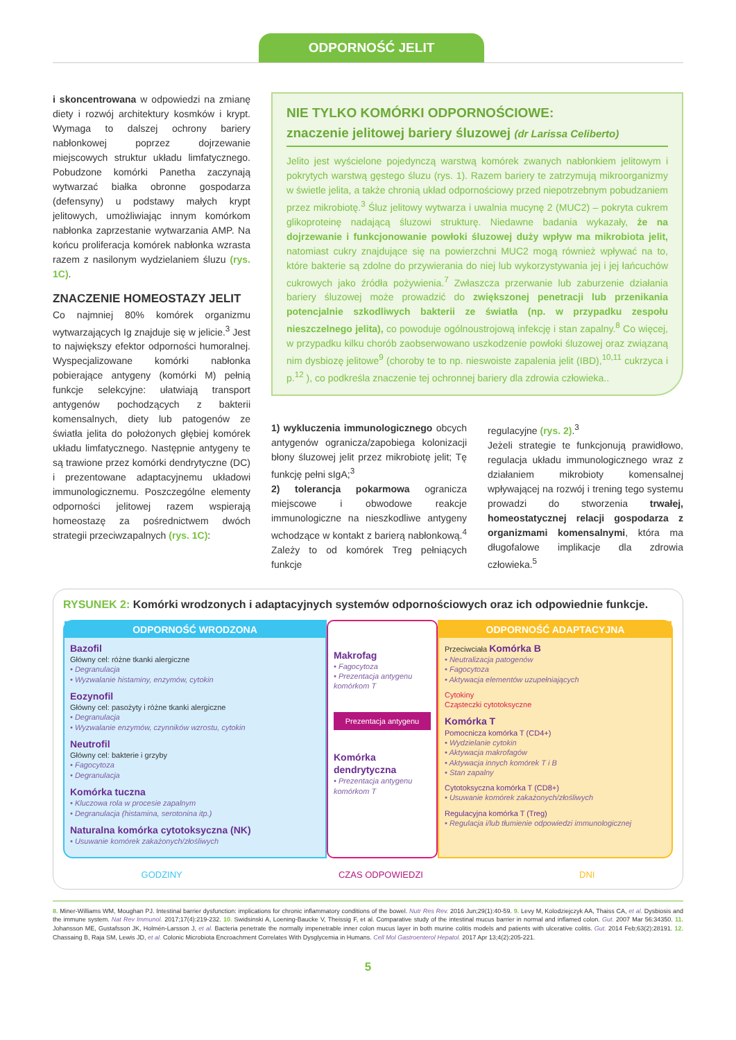ODPORNOŚĆ JELIT
i skoncentrowana w odpowiedzi na zmianę diety i rozwój architektury kosmków i krypt. Wymaga to dalszej ochrony bariery nabłonkowej poprzez dojrzewanie miejscowych struktur układu limfatycznego. Pobudzone komórki Panetha zaczynają wytwarzać białka obronne gospodarza (defensyny) u podstawy małych krypt jelitowych, umożliwiając innym komórkom nabłonka zaprzestanie wytwarzania AMP. Na końcu proliferacja komórek nabłonka wzrasta razem z nasilonym wydzielaniem śluzu (rys. 1C).
ZNACZENIE HOMEOSTAZY JELIT
Co najmniej 80% komórek organizmu wytwarzających Ig znajduje się w jelicie.<sup>3</sup> Jest to największy efektor odporności humoralnej. Wyspecjalizowane komórki nabłonka pobierające antygeny (komórki M) pełnią funkcje selekcyjne: ułatwiają transport antygenów pochodzących z bakterii komensalnych, diety lub patogenów ze światła jelita do położonych głębiej komórek układu limfatycznego. Następnie antygeny te są trawione przez komórki dendrytyczne (DC) i prezentowane adaptacyjnemu układowi immunologicznemu. Poszczególne elementy odporności jelitowej razem wspierają homeostazę za pośrednictwem dwóch strategii przeciwzapalnych (rys. 1C):
NIE TYLKO KOMÓRKI ODPORNOŚCIOWE:
znaczenie jelitowej bariery śluzowej (dr Larissa Celiberto)
Jelito jest wyścielone pojedynczą warstwą komórek zwanych nabłonkiem jelitowym i pokrytych warstwą gęstego śluzu (rys. 1). Razem bariery te zatrzymują mikroorganizmy w świetle jelita, a także chronią układ odpornościowy przed niepotrzebnym pobudzaniem przez mikrobiotę.<sup>3</sup> Śluz jelitowy wytwarza i uwalnia mucynę 2 (MUC2) – pokryta cukrem glikoproteinę nadającą śluzowi strukturę. Niedawne badania wykazały, że na dojrzewanie i funkcjonowanie powłoki śluzowej duży wpływ ma mikrobiota jelit, natomiast cukry znajdujące się na powierzchni MUC2 mogą również wpływać na to, które bakterie są zdolne do przywierania do niej lub wykorzystywania jej i jej łańcuchów cukrowych jako źródła pożywienia.<sup>7</sup> Zwłaszcza przerwanie lub zaburzenie działania bariery śluzowej może prowadzić do zwiększonej penetracji lub przenikania potencjalnie szkodliwych bakterii ze światła (np. w przypadku zespołu nieszczelnego jelita), co powoduje ogólnoustrojową infekcję i stan zapalny.<sup>8</sup> Co więcej, w przypadku kilku chorób zaobserwowano uszkodzenie powłoki śluzowej oraz związaną nim dysbiozę jelitowe<sup>9</sup> (choroby te to np. nieswoiste zapalenia jelit (IBD),<sup>10,11</sup> cukrzyca i p.<sup>12</sup> ), co podkreśla znaczenie tej ochronnej bariery dla zdrowia człowieka..
1) wykluczenia immunologicznego obcych antygenów ogranicza/zapobiega kolonizacji błony śluzowej jelit przez mikrobiotę jelit; Tę funkcję pełni sIgA;<sup>3</sup>
2) tolerancja pokarmowa ogranicza miejscowe i obwodowe reakcje immunologiczne na nieszkodliwe antygeny wchodzące w kontakt z barierą nabłonkową.<sup>4</sup> Zależy to od komórek Treg pełniących funkcje
regulacyjne (rys. 2).<sup>3</sup>
Jeżeli strategie te funkcjonują prawidłowo, regulacja układu immunologicznego wraz z działaniem mikrobioty komensalnej wpływającej na rozwój i trening tego systemu prowadzi do stworzenia trwałej, homeostatycznej relacji gospodarza z organizmami komensalnymi, która ma długofalowe implikacje dla zdrowia człowieka.<sup>5</sup>
RYSUNEK 2: Komórki wrodzonych i adaptacyjnych systemów odpornościowych oraz ich odpowiednie funkcje.
ODPORNOŚĆ WRODZONA
Bazofil
Główny cel: różne tkanki alergiczne
• Degranulacja
• Wyzwalanie histaminy, enzymów, cytokin
Eozynofil
Główny cel: pasożyty i różne tkanki alergiczne
• Degranulacja
• Wyzwalanie enzymów, czynników wzrostu, cytokin
Neutrofil
Główny cel: bakterie i grzyby
• Fagocytoza
• Degranulacja
Komórka tuczna
• Kluczowa rola w procesie zapalnym
• Degranulacja (histamina, serotonina itp.)
Naturalna komórka cytotoksyczna (NK)
• Usuwanie komórek zakażonych/złośliwych
Makrofag
• Fagocytoza
• Prezentacja antygenu komórkom T
Prezentacja antygenu
Komórka dendrytyczna
• Prezentacja antygenu komórkom T
ODPORNOŚĆ ADAPTACYJNA
Przeciwciała Komórka B
• Neutralizacja patogenów
• Fagocytoza
• Aktywacja elementów uzupełniających
Cytokiny
Cząsteczki cytotoksyczne
Komórka T
Pomocnicza komórka T (CD4+)
• Wydzielanie cytokin
• Aktywacja makrofagów
• Aktywacja innych komórek T i B
• Stan zapalny
Cytotoksyczna komórka T (CD8+)
• Usuwanie komórek zakażonych/złośliwych
Regulacyjna komórka T (Treg)
• Regulacja i/lub tłumienie odpowiedzi immunologicznej
GODZINY CZAS ODPOWIEDZI DNI
8. Miner-Williams WM, Moughan PJ. Intestinal barrier dysfunction: implications for chronic inflammatory conditions of the bowel. Nutr Res Rev. 2016 Jun;29(1):40-59. 9. Levy M, Kolodziejczyk AA, Thaiss CA, et al. Dysbiosis and the immune system. Nat Rev Immunol. 2017;17(4):219-232. 10. Swidsinski A, Loening-Baucke V, Theissig F, et al. Comparative study of the intestinal mucus barrier in normal and inflamed colon. Gut. 2007 Mar 56:34350. 11. Johansson ME, Gustafsson JK, Holmén-Larsson J, et al. Bacteria penetrate the normally impenetrable inner colon mucus layer in both murine colitis models and patients with ulcerative colitis. Gut. 2014 Feb;63(2):28191. 12. Chassaing B, Raja SM, Lewis JD, et al. Colonic Microbiota Encroachment Correlates With Dysglycemia in Humans. Cell Mol Gastroenterol Hepatol. 2017 Apr 13;4(2):205-221.
5